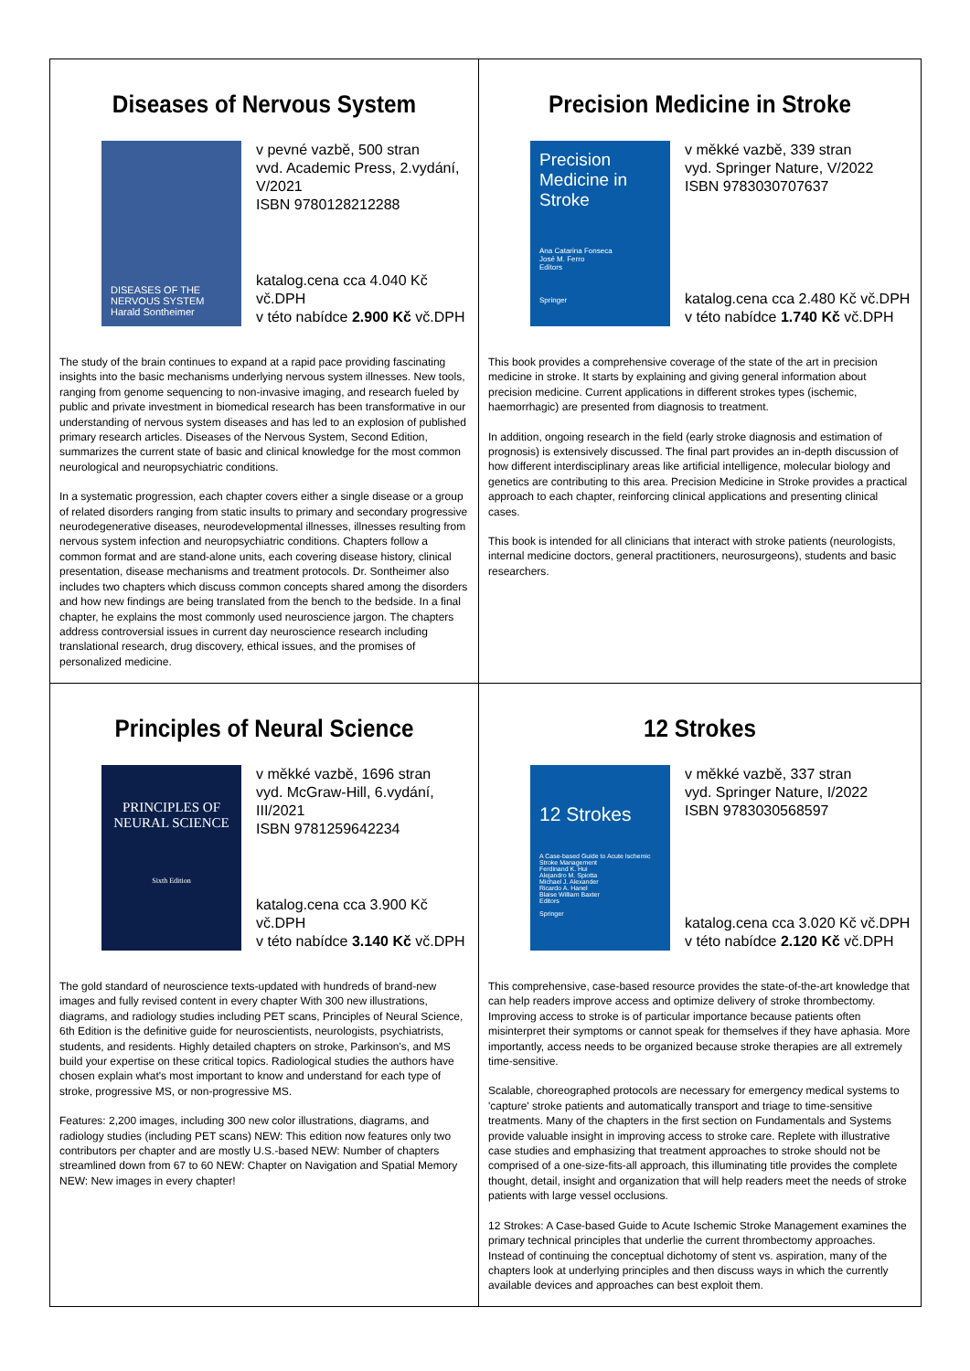Diseases of Nervous System
DISEASES OF THE NERVOUS SYSTEM
Harald Sontheimer
v pevné vazbě, 500 stran
vvd. Academic Press, 2.vydání, V/2021
ISBN 9780128212288
katalog.cena cca 4.040 Kč vč.DPH
v této nabídce 2.900 Kč vč.DPH
The study of the brain continues to expand at a rapid pace providing fascinating insights into the basic mechanisms underlying nervous system illnesses. New tools, ranging from genome sequencing to non-invasive imaging, and research fueled by public and private investment in biomedical research has been transformative in our understanding of nervous system diseases and has led to an explosion of published primary research articles. Diseases of the Nervous System, Second Edition, summarizes the current state of basic and clinical knowledge for the most common neurological and neuropsychiatric conditions.
In a systematic progression, each chapter covers either a single disease or a group of related disorders ranging from static insults to primary and secondary progressive neurodegenerative diseases, neurodevelopmental illnesses, illnesses resulting from nervous system infection and neuropsychiatric conditions. Chapters follow a common format and are stand-alone units, each covering disease history, clinical presentation, disease mechanisms and treatment protocols. Dr. Sontheimer also includes two chapters which discuss common concepts shared among the disorders and how new findings are being translated from the bench to the bedside. In a final chapter, he explains the most commonly used neuroscience jargon. The chapters address controversial issues in current day neuroscience research including translational research, drug discovery, ethical issues, and the promises of personalized medicine.
Precision Medicine in Stroke
Precision Medicine in Stroke
Ana Catarina Fonseca
José M. Ferro
Editors
Springer
v měkké vazbě, 339 stran
vyd. Springer Nature, V/2022
ISBN 9783030707637
katalog.cena cca 2.480 Kč vč.DPH
v této nabídce 1.740 Kč vč.DPH
This book provides a comprehensive coverage of the state of the art in precision medicine in stroke. It starts by explaining and giving general information about precision medicine. Current applications in different strokes types (ischemic, haemorrhagic) are presented from diagnosis to treatment.
In addition, ongoing research in the field (early stroke diagnosis and estimation of prognosis) is extensively discussed. The final part provides an in-depth discussion of how different interdisciplinary areas like artificial intelligence, molecular biology and genetics are contributing to this area. Precision Medicine in Stroke provides a practical approach to each chapter, reinforcing clinical applications and presenting clinical cases.
This book is intended for all clinicians that interact with stroke patients (neurologists, internal medicine doctors, general practitioners, neurosurgeons), students and basic researchers.
Principles of Neural Science
PRINCIPLES OF NEURAL SCIENCE
Sixth Edition
v měkké vazbě, 1696 stran
vyd. McGraw-Hill, 6.vydání, III/2021
ISBN 9781259642234
katalog.cena cca 3.900 Kč vč.DPH
v této nabídce 3.140 Kč vč.DPH
The gold standard of neuroscience texts-updated with hundreds of brand-new images and fully revised content in every chapter With 300 new illustrations, diagrams, and radiology studies including PET scans, Principles of Neural Science, 6th Edition is the definitive guide for neuroscientists, neurologists, psychiatrists, students, and residents. Highly detailed chapters on stroke, Parkinson's, and MS build your expertise on these critical topics. Radiological studies the authors have chosen explain what's most important to know and understand for each type of stroke, progressive MS, or non-progressive MS.
Features: 2,200 images, including 300 new color illustrations, diagrams, and radiology studies (including PET scans) NEW: This edition now features only two contributors per chapter and are mostly U.S.-based NEW: Number of chapters streamlined down from 67 to 60 NEW: Chapter on Navigation and Spatial Memory NEW: New images in every chapter!
12 Strokes
12 Strokes
A Case-based Guide to Acute Ischemic Stroke Management
Ferdinand K. Hui
Alejandro M. Spiotta
Michael J. Alexander
Ricardo A. Hanel
Blaise William Baxter
Editors
Springer
v měkké vazbě, 337 stran
vyd. Springer Nature, I/2022
ISBN 9783030568597
katalog.cena cca 3.020 Kč vč.DPH
v této nabídce 2.120 Kč vč.DPH
This comprehensive, case-based resource provides the state-of-the-art knowledge that can help readers improve access and optimize delivery of stroke thrombectomy. Improving access to stroke is of particular importance because patients often misinterpret their symptoms or cannot speak for themselves if they have aphasia. More importantly, access needs to be organized because stroke therapies are all extremely time-sensitive.
Scalable, choreographed protocols are necessary for emergency medical systems to 'capture' stroke patients and automatically transport and triage to time-sensitive treatments. Many of the chapters in the first section on Fundamentals and Systems provide valuable insight in improving access to stroke care. Replete with illustrative case studies and emphasizing that treatment approaches to stroke should not be comprised of a one-size-fits-all approach, this illuminating title provides the complete thought, detail, insight and organization that will help readers meet the needs of stroke patients with large vessel occlusions.
12 Strokes: A Case-based Guide to Acute Ischemic Stroke Management examines the primary technical principles that underlie the current thrombectomy approaches. Instead of continuing the conceptual dichotomy of stent vs. aspiration, many of the chapters look at underlying principles and then discuss ways in which the currently available devices and approaches can best exploit them.